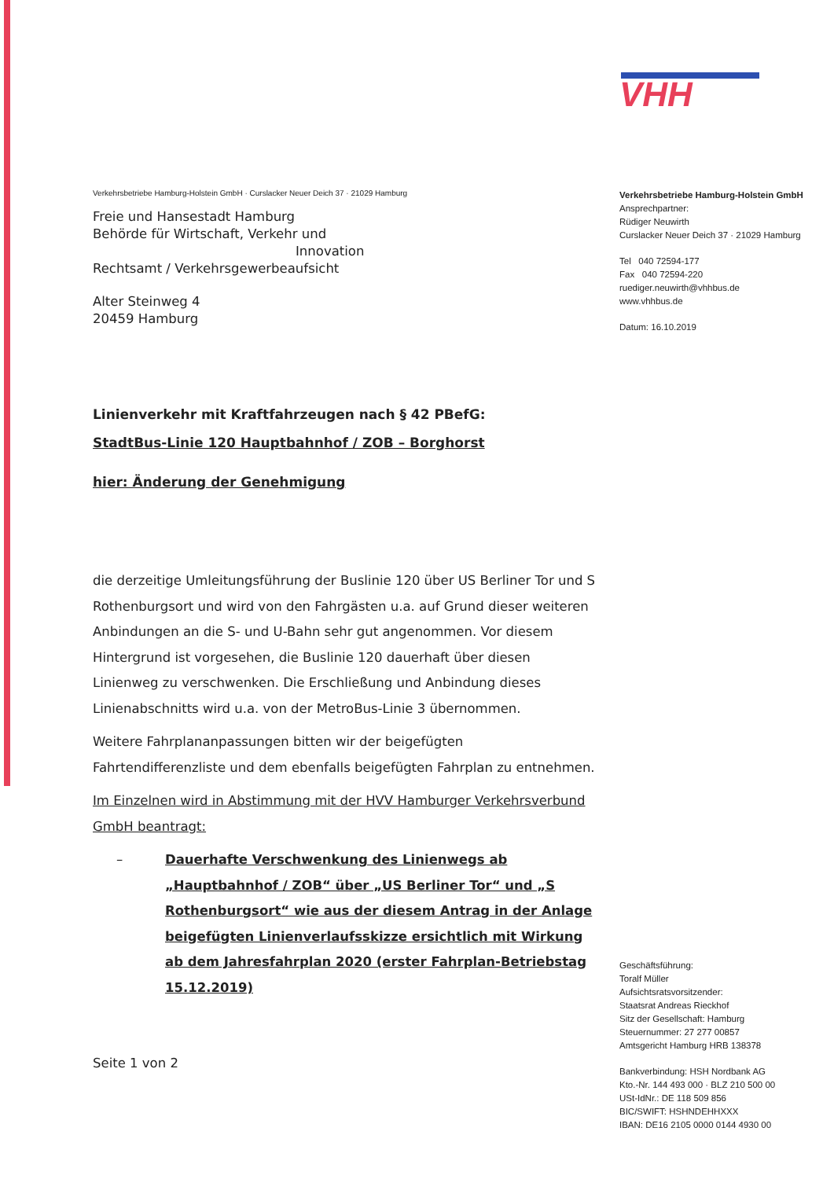Verkehrsbetriebe Hamburg-Holstein GmbH · Curslacker Neuer Deich 37 · 21029 Hamburg
Freie und Hansestadt Hamburg
Behörde für Wirtschaft, Verkehr und
Innovation
Rechtsamt / Verkehrsgewerbeaufsicht
Alter Steinweg 4
20459 Hamburg
Linienverkehr mit Kraftfahrzeugen nach § 42 PBefG:
StadtBus-Linie 120 Hauptbahnhof / ZOB – Borghorst
hier: Änderung der Genehmigung
die derzeitige Umleitungsführung der Buslinie 120 über US Berliner Tor und S Rothenburgsort und wird von den Fahrgästen u.a. auf Grund dieser weiteren Anbindungen an die S- und U-Bahn sehr gut angenommen. Vor diesem Hintergrund ist vorgesehen, die Buslinie 120 dauerhaft über diesen Linienweg zu verschwenken. Die Erschließung und Anbindung dieses Linienabschnitts wird u.a. von der MetroBus-Linie 3 übernommen.
Weitere Fahrplananpassungen bitten wir der beigefügten Fahrtendifferenzliste und dem ebenfalls beigefügten Fahrplan zu entnehmen.
Im Einzelnen wird in Abstimmung mit der HVV Hamburger Verkehrsverbund GmbH beantragt:
– Dauerhafte Verschwenkung des Linienwegs ab „Hauptbahnhof / ZOB“ über „US Berliner Tor“ und „S Rothenburgsort“ wie aus der diesem Antrag in der Anlage beigefügten Linienverlaufsskizze ersichtlich mit Wirkung ab dem Jahresfahrplan 2020 (erster Fahrplan-Betriebstag 15.12.2019)
Seite 1 von 2
VHH
Verkehrsbetriebe Hamburg-Holstein GmbH
Ansprechpartner:
Rüdiger Neuwirth
Curslacker Neuer Deich 37 · 21029 Hamburg
Tel 040 72594-177
Fax 040 72594-220
ruediger.neuwirth@vhhbus.de
www.vhhbus.de
Datum: 16.10.2019
Geschäftsführung:
Toralf Müller
Aufsichtsratsvorsitzender:
Staatsrat Andreas Rieckhof
Sitz der Gesellschaft: Hamburg
Steuernummer: 27 277 00857
Amtsgericht Hamburg HRB 138378
Bankverbindung: HSH Nordbank AG
Kto.-Nr. 144 493 000 · BLZ 210 500 00
USt-IdNr.: DE 118 509 856
BIC/SWIFT: HSHNDEHHXXX
IBAN: DE16 2105 0000 0144 4930 00